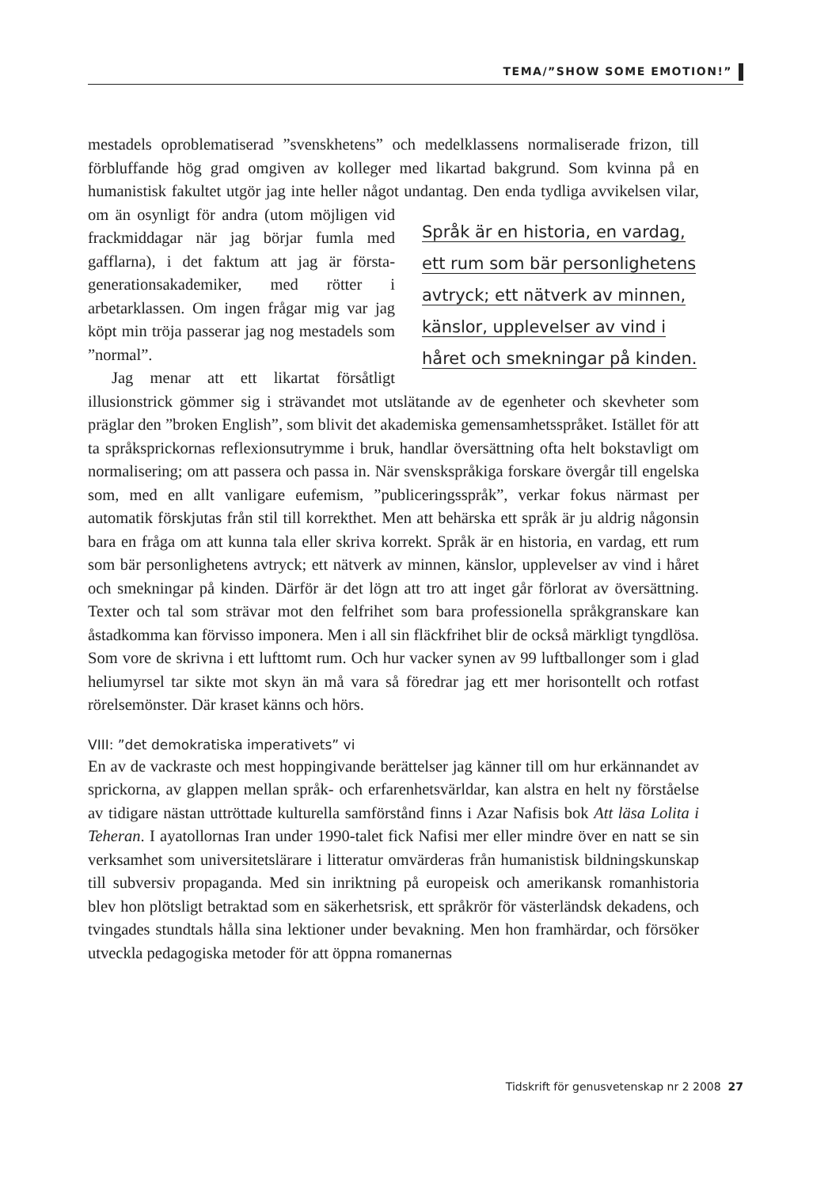TEMA/”SHOW SOME EMOTION!”
mestadels oproblematiserad ”svenskhetens” och medelklassens normaliserade frizon, till förbluffande hög grad omgiven av kolleger med likartad bakgrund. Som kvinna på en humanistisk fakultet utgör jag inte heller något undantag. Den enda tydliga avvikelsen vilar, om än osynligt för andra (utom möjligen vid Språk är en historia, en vardag, ett rum som bär personlighetens avtryck; ett nätverk av minnen, känslor, upplevelser av vind i håret och smekningar på kinden. frackmiddagar när jag börjar fumla med gafflarna), i det faktum att jag är första-generationsakademiker, med rötter i arbetarklassen. Om ingen frågar mig var jag köpt min tröja passerar jag nog mestadels som ”normal”.
Jag menar att ett likartat försåtligt illusionstrick gömmer sig i strävandet mot utslätande av de egenheter och skevheter som präglar den ”broken English”, som blivit det akademiska gemensamhetsspråket. Istället för att ta språksprickornas reflexionsutrymme i bruk, handlar översättning ofta helt bokstavligt om normalisering; om att passera och passa in. När svenskspråkiga forskare övergår till engelska som, med en allt vanligare eufemism, ”publiceringsspråk”, verkar fokus närmast per automatik förskjutas från stil till korrekthet. Men att behärska ett språk är ju aldrig någonsin bara en fråga om att kunna tala eller skriva korrekt. Språk är en historia, en vardag, ett rum som bär personlighetens avtryck; ett nätverk av minnen, känslor, upplevelser av vind i håret och smekningar på kinden. Därför är det lögn att tro att inget går förlorat av översättning. Texter och tal som strävar mot den felfrihet som bara professionella språkgranskare kan åstadkomma kan förvisso imponera. Men i all sin fläckfrihet blir de också märkligt tyngdlösa. Som vore de skrivna i ett lufttomt rum. Och hur vacker synen av 99 luftballonger som i glad heliumyrsel tar sikte mot skyn än må vara så föredrar jag ett mer horisontellt och rotfast rörelsemönster. Där kraset känns och hörs.
VIII: ”det demokratiska imperativets” vi
En av de vackraste och mest hoppingivande berättelser jag känner till om hur erkännandet av sprickorna, av glappen mellan språk- och erfarenhetsvärldar, kan alstra en helt ny förståelse av tidigare nästan uttröttade kulturella samförstånd finns i Azar Nafisis bok Att läsa Lolita i Teheran. I ayatollornas Iran under 1990-talet fick Nafisi mer eller mindre över en natt se sin verksamhet som universitetslärare i litteratur omvärderas från humanistisk bildningskunskap till subversiv propaganda. Med sin inriktning på europeisk och amerikansk romanhistoria blev hon plötsligt betraktad som en säkerhetsrisk, ett språkrör för västerländsk dekadens, och tvingades stundtals hålla sina lektioner under bevakning. Men hon framhärdar, och försöker utveckla pedagogiska metoder för att öppna romanernas
Tidskrift för genusvetenskap nr 2 2008 27